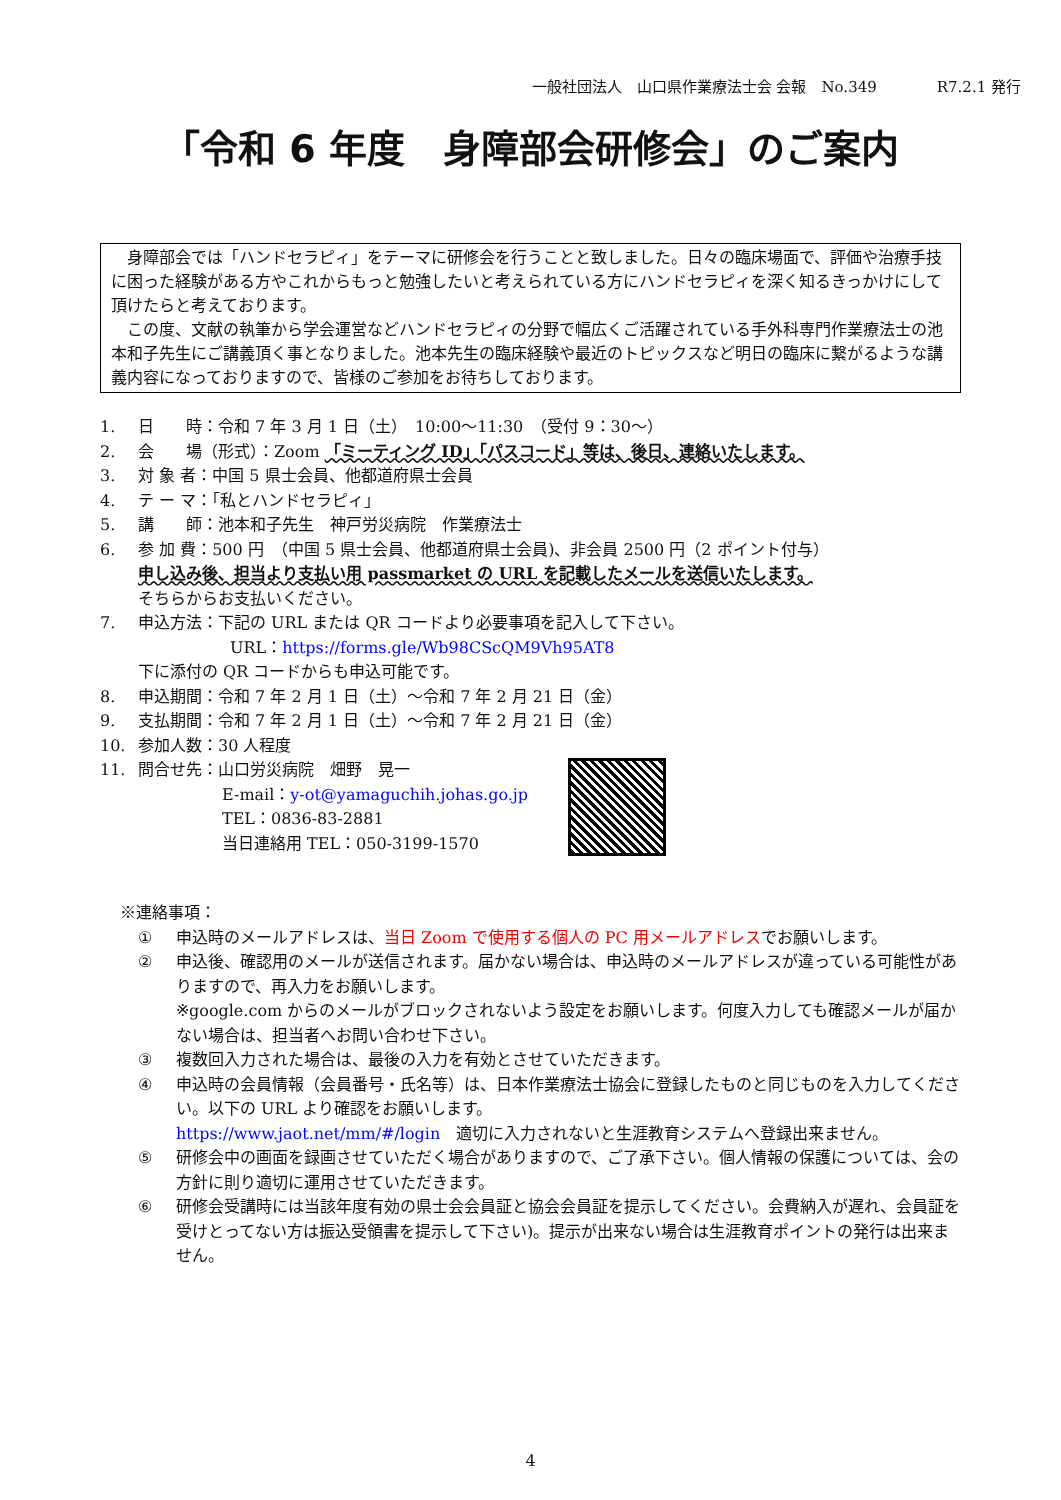一般社団法人　山口県作業療法士会 会報　No.349　　　　R7.2.1 発行
「令和 6 年度　身障部会研修会」のご案内
身障部会では「ハンドセラピィ」をテーマに研修会を行うことと致しました。日々の臨床場面で、評価や治療手技に困った経験がある方やこれからもっと勉強したいと考えられている方にハンドセラピィを深く知るきっかけにして頂けたらと考えております。
この度、文献の執筆から学会運営などハンドセラピィの分野で幅広くご活躍されている手外科専門作業療法士の池本和子先生にご講義頂く事となりました。池本先生の臨床経験や最近のトピックスなど明日の臨床に繋がるような講義内容になっておりますので、皆様のご参加をお待ちしております。
1. 日　　時：令和 7 年 3 月 1 日（土）　10:00～11:30　（受付 9：30～）
2. 会　　場（形式）：Zoom 「ミーティング ID」「パスコード」等は、後日、連絡いたします。
3. 対 象 者：中国 5 県士会員、他都道府県士会員
4. テ ー マ：「私とハンドセラピィ」
5. 講　　師：池本和子先生　神戸労災病院　作業療法士
6. 参 加 費：500 円　（中国 5 県士会員、他都道府県士会員)、非会員 2500 円（2 ポイント付与）
申し込み後、担当より支払い用 passmarket の URL を記載したメールを送信いたします。
そちらからお支払いください。
7. 申込方法：下記の URL または QR コードより必要事項を記入して下さい。
URL：https://forms.gle/Wb98CScQM9Vh95AT8
下に添付の QR コードからも申込可能です。
8. 申込期間：令和 7 年 2 月 1 日（土）～令和 7 年 2 月 21 日（金）
9. 支払期間：令和 7 年 2 月 1 日（土）～令和 7 年 2 月 21 日（金）
10. 参加人数：30 人程度
11. 問合せ先：山口労災病院　畑野　晃一
E-mail：y-ot@yamaguchih.johas.go.jp
TEL：0836-83-2881
当日連絡用 TEL：050-3199-1570
※連絡事項：
① 申込時のメールアドレスは、当日 Zoom で使用する個人の PC 用メールアドレスでお願いします。
② 申込後、確認用のメールが送信されます。届かない場合は、申込時のメールアドレスが違っている可能性がありますので、再入力をお願いします。
※google.com からのメールがブロックされないよう設定をお願いします。何度入力しても確認メールが届かない場合は、担当者へお問い合わせ下さい。
③ 複数回入力された場合は、最後の入力を有効とさせていただきます。
④ 申込時の会員情報（会員番号・氏名等）は、日本作業療法士協会に登録したものと同じものを入力してください。以下の URL より確認をお願いします。
https://www.jaot.net/mm/#/login　適切に入力されないと生涯教育システムへ登録出来ません。
⑤ 研修会中の画面を録画させていただく場合がありますので、ご了承下さい。個人情報の保護については、会の方針に則り適切に運用させていただきます。
⑥ 研修会受講時には当該年度有効の県士会会員証と協会会員証を提示してください。会費納入が遅れ、会員証を受けとってない方は振込受領書を提示して下さい)。提示が出来ない場合は生涯教育ポイントの発行は出来ません。
4